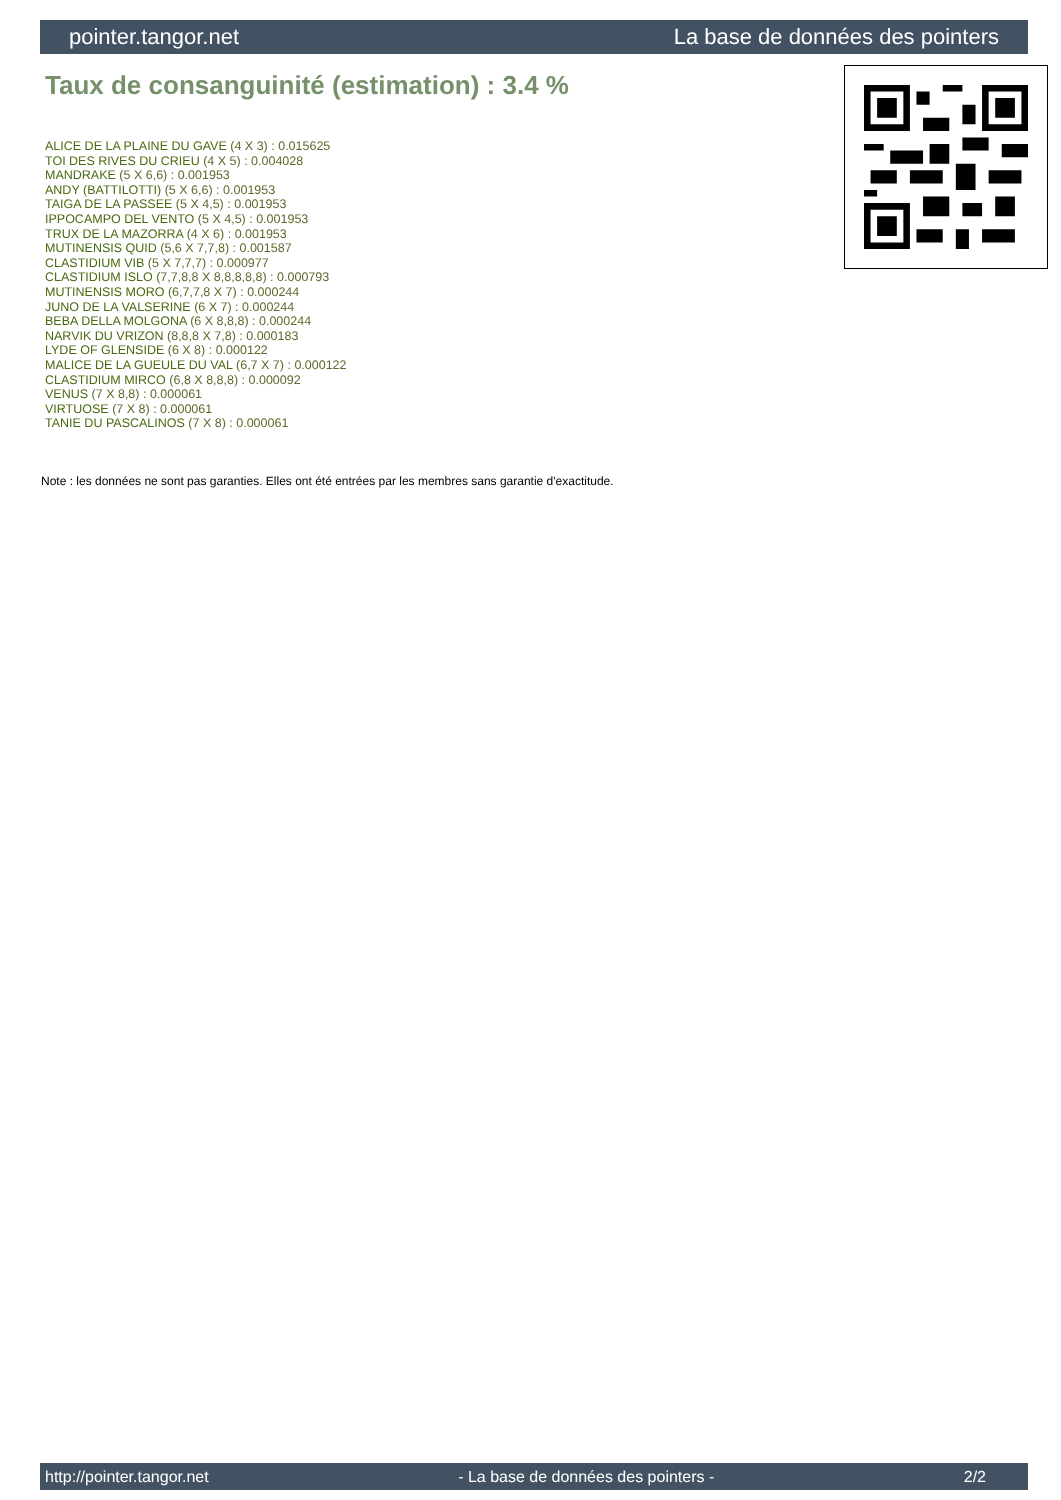pointer.tangor.net La base de données des pointers
Taux de consanguinité (estimation) : 3.4 %
ALICE DE LA PLAINE DU GAVE (4 X 3) : 0.015625
TOI DES RIVES DU CRIEU (4 X 5) : 0.004028
MANDRAKE (5 X 6,6) : 0.001953
ANDY (BATTILOTTI) (5 X 6,6) : 0.001953
TAIGA DE LA PASSEE (5 X 4,5) : 0.001953
IPPOCAMPO DEL VENTO (5 X 4,5) : 0.001953
TRUX DE LA MAZORRA (4 X 6) : 0.001953
MUTINENSIS QUID (5,6 X 7,7,8) : 0.001587
CLASTIDIUM VIB (5 X 7,7,7) : 0.000977
CLASTIDIUM ISLO (7,7,8,8 X 8,8,8,8,8) : 0.000793
MUTINENSIS MORO (6,7,7,8 X 7) : 0.000244
JUNO DE LA VALSERINE (6 X 7) : 0.000244
BEBA DELLA MOLGONA (6 X 8,8,8) : 0.000244
NARVIK DU VRIZON (8,8,8 X 7,8) : 0.000183
LYDE OF GLENSIDE (6 X 8) : 0.000122
MALICE DE LA GUEULE DU VAL (6,7 X 7) : 0.000122
CLASTIDIUM MIRCO (6,8 X 8,8,8) : 0.000092
VENUS (7 X 8,8) : 0.000061
VIRTUOSE (7 X 8) : 0.000061
TANIE DU PASCALINOS (7 X 8) : 0.000061
Note : les données ne sont pas garanties. Elles ont été entrées par les membres sans garantie d'exactitude.
http://pointer.tangor.net - La base de données des pointers - 2/2